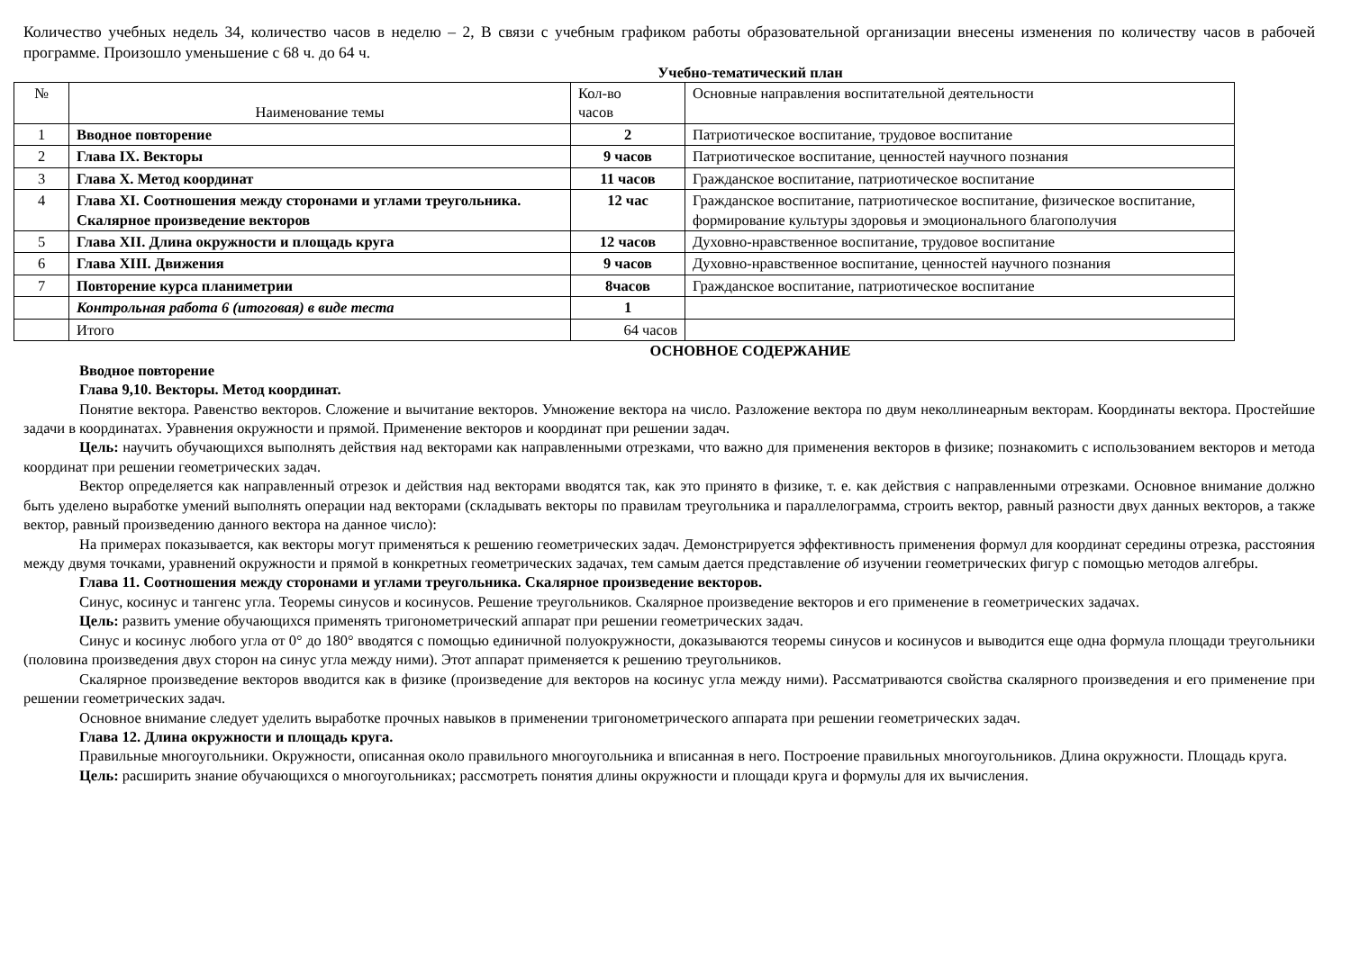Количество учебных недель 34, количество часов в неделю – 2, В связи с учебным графиком работы образовательной организации внесены изменения по количеству часов в рабочей программе. Произошло уменьшение с 68 ч. до 64 ч.
Учебно-тематический план
| № | Наименование темы | Кол-во часов | Основные направления воспитательной деятельности |
| 1 | Вводное повторение | 2 | Патриотическое воспитание, трудовое воспитание |
| 2 | Глава IX. Векторы | 9 часов | Патриотическое воспитание, ценностей научного познания |
| 3 | Глава X. Метод координат | 11 часов | Гражданское воспитание, патриотическое воспитание |
| 4 | Глава XI. Соотношения между сторонами и углами треугольника. Скалярное произведение векторов | 12 час | Гражданское воспитание, патриотическое воспитание, физическое воспитание, формирование культуры здоровья и эмоционального благополучия |
| 5 | Глава XII. Длина окружности и площадь круга | 12 часов | Духовно-нравственное воспитание, трудовое воспитание |
| 6 | Глава XIII. Движения | 9 часов | Духовно-нравственное воспитание, ценностей научного познания |
| 7 | Повторение курса планиметрии | 8часов | Гражданское воспитание, патриотическое воспитание |
| | Контрольная работа 6 (итоговая) в виде теста | 1 | |
| | Итого | 64 часов | |
ОСНОВНОЕ СОДЕРЖАНИЕ
Вводное повторение
Глава 9,10. Векторы. Метод координат.
Понятие вектора. Равенство векторов. Сложение и вычитание векторов. Умножение вектора на число. Разложение вектора по двум неколлинеарным векторам. Координаты вектора. Простейшие задачи в координатах. Уравнения окружности и прямой. Применение векторов и координат при решении задач.
Цель: научить обучающихся выполнять действия над векторами как направленными отрезками, что важно для применения векторов в физике; познакомить с использованием векторов и метода координат при решении геометрических задач.
Вектор определяется как направленный отрезок и действия над векторами вводятся так, как это принято в физике, т. е. как действия с направленными отрезками. Основное внимание должно быть уделено выработке умений выполнять операции над векторами (складывать векторы по правилам треугольника и параллелограмма, строить вектор, равный разности двух данных векторов, а также вектор, равный произведению данного вектора на данное число):
На примерах показывается, как векторы могут применяться к решению геометрических задач. Демонстрируется эффективность применения формул для координат середины отрезка, расстояния между двумя точками, уравнений окружности и прямой в конкретных геометрических задачах, тем самым дается представление об изучении геометрических фигур с помощью методов алгебры.
Глава 11. Соотношения между сторонами и углами треугольника. Скалярное произведение векторов.
Синус, косинус и тангенс угла. Теоремы синусов и косинусов. Решение треугольников. Скалярное произведение векторов и его применение в геометрических задачах.
Цель: развить умение обучающихся применять тригонометрический аппарат при решении геометрических задач.
Синус и косинус любого угла от 0° до 180° вводятся с помощью единичной полуокружности, доказываются теоремы синусов и косинусов и выводится еще одна формула площади треугольники (половина произведения двух сторон на синус угла между ними). Этот аппарат применяется к решению треугольников.
Скалярное произведение векторов вводится как в физике (произведение для векторов на косинус угла между ними). Рассматриваются свойства скалярного произведения и его применение при решении геометрических задач.
Основное внимание следует уделить выработке прочных навыков в применении тригонометрического аппарата при решении геометрических задач.
Глава 12. Длина окружности и площадь круга.
Правильные многоугольники. Окружности, описанная около правильного многоугольника и вписанная в него. Построение правильных многоугольников. Длина окружности. Площадь круга.
Цель: расширить знание обучающихся о многоугольниках; рассмотреть понятия длины окружности и площади круга и формулы для их вычисления.